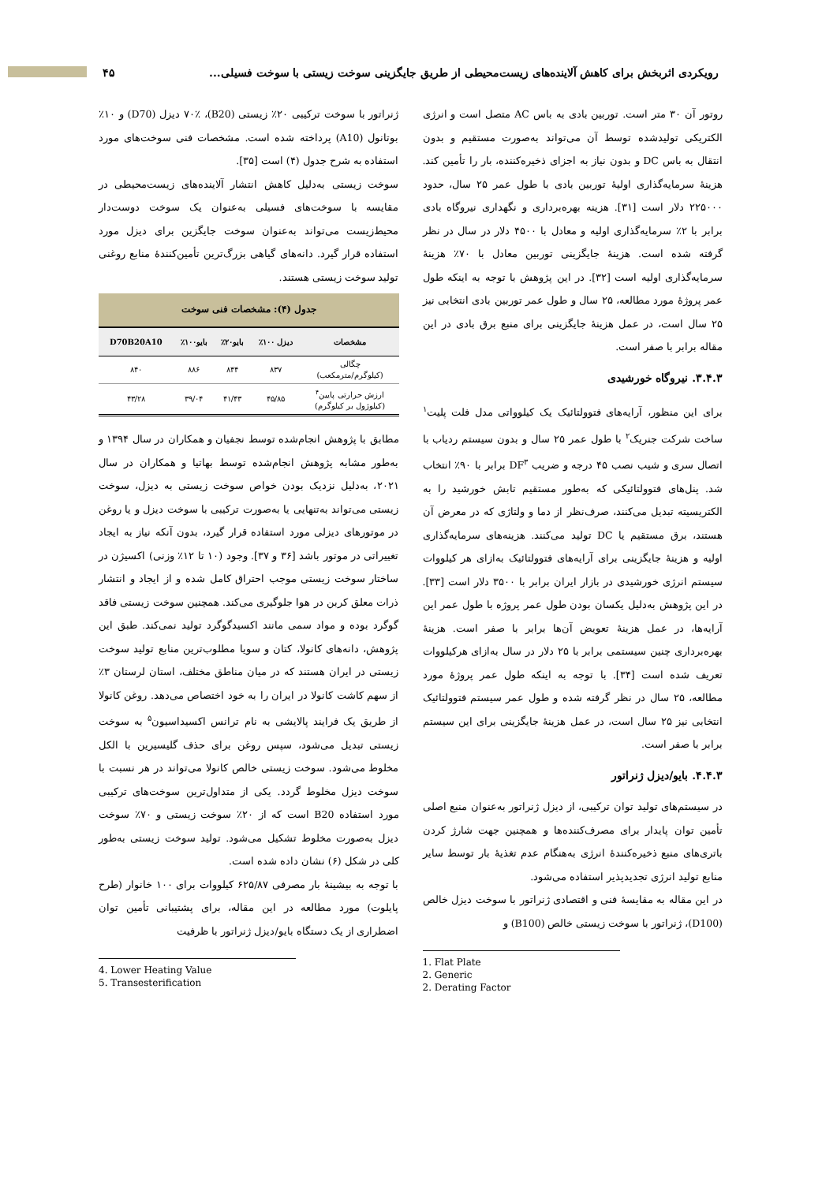رویکردی اثربخش برای کاهش آلاینده‌های زیست‌محیطی از طریق جایگزینی سوخت زیستی با سوخت فسیلی... ۴۵
روتور آن ۳۰ متر است. توربین بادی به باس AC متصل است و انرژی الکتریکی تولیدشده توسط آن می‌تواند به‌صورت مستقیم و بدون انتقال به باس DC و بدون نیاز به اجزای ذخیره‌کننده، بار را تأمین کند. هزینهٔ سرمایه‌گذاری اولیهٔ توربین بادی با طول عمر ۲۵ سال، حدود ۲۲۵۰۰۰ دلار است [۳۱]. هزینه بهره‌برداری و نگهداری نیروگاه بادی برابر با ۲٪ سرمایه‌گذاری اولیه و معادل با ۴۵۰۰ دلار در سال در نظر گرفته شده است. هزینهٔ جایگزینی توربین معادل با ۷۰٪ هزینهٔ سرمایه‌گذاری اولیه است [۳۲]. در این پژوهش با توجه به اینکه طول عمر پروژهٔ مورد مطالعه، ۲۵ سال و طول عمر توربین بادی انتخابی نیز ۲۵ سال است، در عمل هزینهٔ جایگزینی برای منبع برق بادی در این مقاله برابر با صفر است.
۳.۴.۳. نیروگاه خورشیدی
برای این منظور، آرایه‌های فتوولتائیک یک کیلوواتی مدل فلت پلیت<sup>۱</sup> ساخت شرکت جنریک<sup>۲</sup> با طول عمر ۲۵ سال و بدون سیستم ردیاب با اتصال سری و شیب نصب ۴۵ درجه و ضریب DF<sup>۳</sup> برابر با ۹۰٪ انتخاب شد. پنل‌های فتوولتائیکی که به‌طور مستقیم تابش خورشید را به الکتریسیته تبدیل می‌کنند، صرف‌نظر از دما و ولتاژی که در معرض آن هستند، برق مستقیم یا DC تولید می‌کنند. هزینه‌های سرمایه‌گذاری اولیه و هزینهٔ جایگزینی برای آرایه‌های فتوولتائیک به‌ازای هر کیلووات سیستم انرژی خورشیدی در بازار ایران برابر با ۳۵۰۰ دلار است [۳۳]. در این پژوهش به‌دلیل یکسان بودن طول عمر پروژه با طول عمر این آرایه‌ها، در عمل هزینهٔ تعویض آن‌ها برابر با صفر است. هزینهٔ بهره‌برداری چنین سیستمی برابر با ۲۵ دلار در سال به‌ازای هرکیلووات تعریف شده است [۳۴]. با توجه به اینکه طول عمر پروژهٔ مورد مطالعه، ۲۵ سال در نظر گرفته شده و طول عمر سیستم فتوولتائیک انتخابی نیز ۲۵ سال است، در عمل هزینهٔ جایگزینی برای این سیستم برابر با صفر است.
۴.۴.۳. بایو/دیزل ژنراتور
در سیستم‌های تولید توان ترکیبی، از دیزل ژنراتور به‌عنوان منبع اصلی تأمین توان پایدار برای مصرف‌کننده‌ها و همچنین جهت شارژ کردن باتری‌های منبع ذخیره‌کنندهٔ انرژی به‌هنگام عدم تغذیهٔ بار توسط سایر منابع تولید انرژی تجدیدپذیر استفاده می‌شود.
در این مقاله به مقایسهٔ فنی و اقتصادی ژنراتور با سوخت دیزل خالص (D100)، ژنراتور با سوخت زیستی خالص (B100) و
1. Flat Plate
2. Generic
2. Derating Factor
ژنراتور با سوخت ترکیبی ۲۰٪ زیستی (B20)، ۷۰٪ دیزل (D70) و ۱۰٪ بوتانول (A10) پرداخته شده است. مشخصات فنی سوخت‌های مورد استفاده به شرح جدول (۴) است [۳۵].
سوخت زیستی به‌دلیل کاهش انتشار آلاینده‌های زیست‌محیطی در مقایسه با سوخت‌های فسیلی به‌عنوان یک سوخت دوست‌دار محیط‌زیست می‌تواند به‌عنوان سوخت جایگزین برای دیزل مورد استفاده قرار گیرد. دانه‌های گیاهی بزرگ‌ترین تأمین‌کنندهٔ منابع روغنی تولید سوخت زیستی هستند.
جدول (۴): مشخصات فنی سوخت
| مشخصات | دیزل ۱۰۰٪ | بایو۲۰٪ | بایو۱۰۰٪ | D70B20A10 |
| --- | --- | --- | --- | --- |
| چگالی (کیلوگرم/مترمکعب) | ۸۳۷ | ۸۴۴ | ۸۸۶ | ۸۴۰ |
| ارزش حرارتی پایین<sup>۴</sup> (کیلوژول بر کیلوگرم) | ۴۵/۸۵ | ۴۱/۴۳ | ۳۹/۰۴ | ۴۳/۲۸ |
مطابق با پژوهش انجام‌شده توسط نجفیان و همکاران در سال ۱۳۹۴ و به‌طور مشابه پژوهش انجام‌شده توسط بهاتیا و همکاران در سال ۲۰۲۱، به‌دلیل نزدیک بودن خواص سوخت زیستی به دیزل، سوخت زیستی می‌تواند به‌تنهایی یا به‌صورت ترکیبی با سوخت دیزل و یا روغن در موتورهای دیزلی مورد استفاده قرار گیرد، بدون آنکه نیاز به ایجاد تغییراتی در موتور باشد [۳۶ و ۳۷]. وجود (۱۰ تا ۱۲٪ وزنی) اکسیژن در ساختار سوخت زیستی موجب احتراق کامل شده و از ایجاد و انتشار ذرات معلق کربن در هوا جلوگیری می‌کند. همچنین سوخت زیستی فاقد گوگرد بوده و مواد سمی مانند اکسیدگوگرد تولید نمی‌کند. طبق این پژوهش، دانه‌های کانولا، کتان و سویا مطلوب‌ترین منابع تولید سوخت زیستی در ایران هستند که در میان مناطق مختلف، استان لرستان ۳٪ از سهم کاشت کانولا در ایران را به خود اختصاص می‌دهد. روغن کانولا از طریق یک فرایند پالایشی به نام ترانس اکسیداسیون<sup>۵</sup> به سوخت زیستی تبدیل می‌شود، سپس روغن برای حذف گلیسیرین با الکل مخلوط می‌شود. سوخت زیستی خالص کانولا می‌تواند در هر نسبت با سوخت دیزل مخلوط گردد. یکی از متداول‌ترین سوخت‌های ترکیبی مورد استفاده B20 است که از ۲۰٪ سوخت زیستی و ۷۰٪ سوخت دیزل به‌صورت مخلوط تشکیل می‌شود. تولید سوخت زیستی به‌طور کلی در شکل (۶) نشان داده شده است.
با توجه به بیشینهٔ بار مصرفی ۶۲۵/۸۷ کیلووات برای ۱۰۰ خانوار (طرح پایلوت) مورد مطالعه در این مقاله، برای پشتیبانی تأمین توان اضطراری از یک دستگاه بایو/دیزل ژنراتور با ظرفیت
4. Lower Heating Value
5. Transesterification